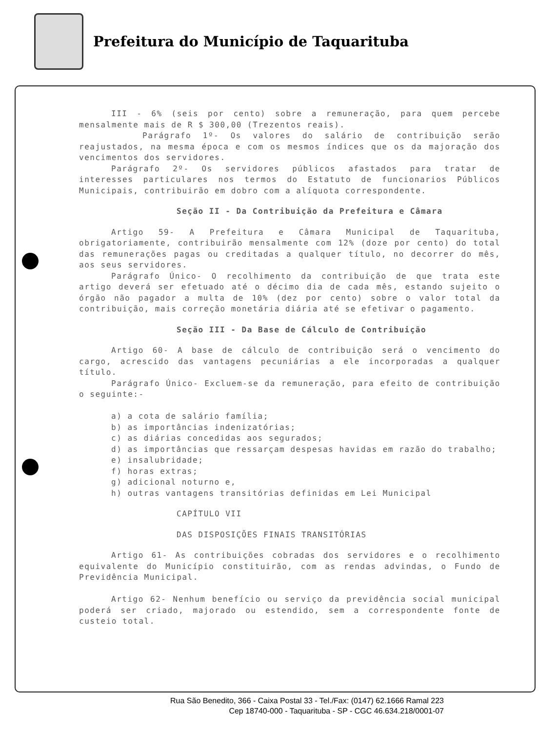Prefeitura do Município de Taquarituba
III - 6% (seis por cento) sobre a remuneração, para quem percebe mensalmente mais de R $ 300,00 (Trezentos reais).
Parágrafo 1º- Os valores do salário de contribuição serão reajustados, na mesma época e com os mesmos índices que os da majoração dos vencimentos dos servidores.
Parágrafo 2º- Os servidores públicos afastados para tratar de interesses particulares nos termos do Estatuto de funcionarios Públicos Municipais, contribuirão em dobro com a alíquota correspondente.
Seção II - Da Contribuição da Prefeitura e Câmara
Artigo 59- A Prefeitura e Câmara Municipal de Taquarituba, obrigatoriamente, contribuirão mensalmente com 12% (doze por cento) do total das remunerações pagas ou creditadas a qualquer título, no decorrer do mês, aos seus servidores.
Parágrafo Único- O recolhimento da contribuição de que trata este artigo deverá ser efetuado até o décimo dia de cada mês, estando sujeito o órgão não pagador a multa de 10% (dez por cento) sobre o valor total da contribuição, mais correção monetária diária até se efetivar o pagamento.
Seção III - Da Base de Cálculo de Contribuição
Artigo 60- A base de cálculo de contribuição será o vencimento do cargo, acrescido das vantagens pecuniárias a ele incorporadas a qualquer título.
Parágrafo Único- Excluem-se da remuneração, para efeito de contribuição o seguinte:-
a) a cota de salário família;
b) as importâncias indenizatórias;
c) as diárias concedidas aos segurados;
d) as importâncias que ressarçam despesas havidas em razão do trabalho;
e) insalubridade;
f) horas extras;
g) adicional noturno e,
h) outras vantagens transitórias definidas em Lei Municipal
CAPÍTULO VII
DAS DISPOSIÇÕES FINAIS TRANSITÓRIAS
Artigo 61- As contribuições cobradas dos servidores e o recolhimento equivalente do Município constituirão, com as rendas advindas, o Fundo de Previdência Municipal.
Artigo 62- Nenhum benefício ou serviço da previdência social municipal poderá ser criado, majorado ou estendido, sem a correspondente fonte de custeio total.
Rua São Benedito, 366 - Caixa Postal 33 - Tel./Fax: (0147) 62.1666 Ramal 223
Cep 18740-000 - Taquarituba - SP - CGC 46.634.218/0001-07